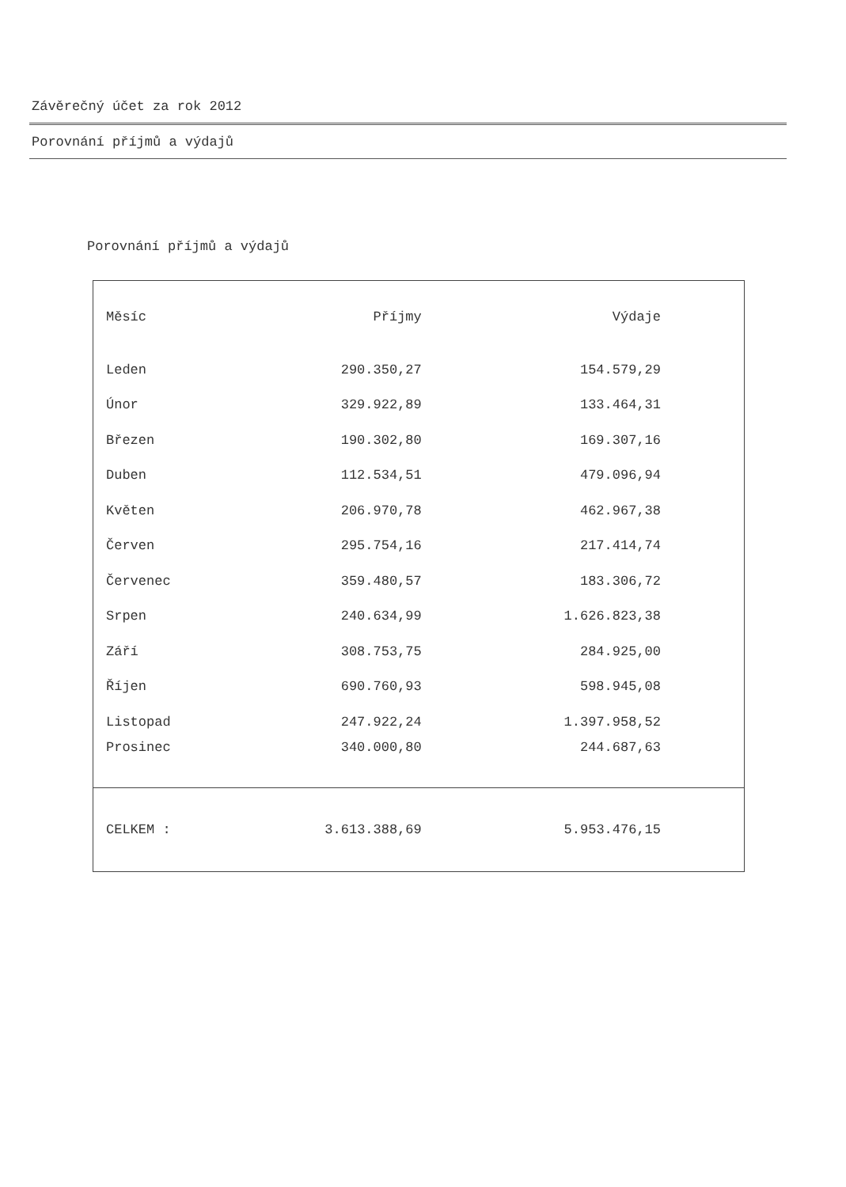Závěrečný účet za rok 2012
Porovnání příjmů a výdajů
Porovnání příjmů a výdajů
| Měsíc | Příjmy | Výdaje |
| --- | --- | --- |
| Leden | 290.350,27 | 154.579,29 |
| Únor | 329.922,89 | 133.464,31 |
| Březen | 190.302,80 | 169.307,16 |
| Duben | 112.534,51 | 479.096,94 |
| Květen | 206.970,78 | 462.967,38 |
| Červen | 295.754,16 | 217.414,74 |
| Červenec | 359.480,57 | 183.306,72 |
| Srpen | 240.634,99 | 1.626.823,38 |
| Září | 308.753,75 | 284.925,00 |
| Říjen | 690.760,93 | 598.945,08 |
| Listopad | 247.922,24 | 1.397.958,52 |
| Prosinec | 340.000,80 | 244.687,63 |
| CELKEM : | 3.613.388,69 | 5.953.476,15 |